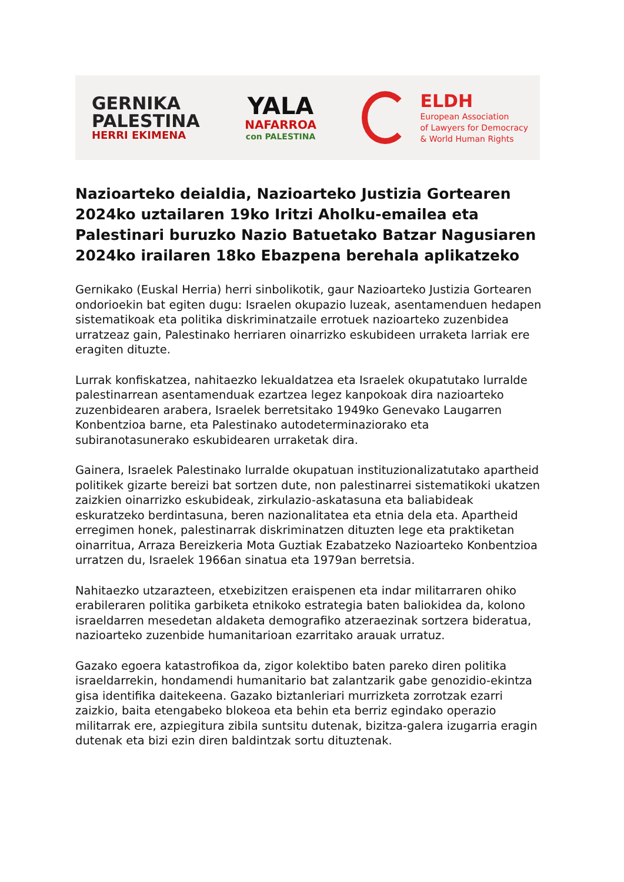GERNIKA
PALESTINA
HERRI EKIMENA
YALA
NAFARROA
con PALESTINA
ELDH
European Association
of Lawyers for Democracy
& World Human Rights
Nazioarteko deialdia, Nazioarteko Justizia Gortearen 2024ko uztailaren 19ko Iritzi Aholku-emailea eta Palestinari buruzko Nazio Batuetako Batzar Nagusiaren 2024ko irailaren 18ko Ebazpena berehala aplikatzeko
Gernikako (Euskal Herria) herri sinbolikotik, gaur Nazioarteko Justizia Gortearen ondorioekin bat egiten dugu: Israelen okupazio luzeak, asentamenduen hedapen sistematikoak eta politika diskriminatzaile errotuek nazioarteko zuzenbidea urratzeaz gain, Palestinako herriaren oinarrizko eskubideen urraketa larriak ere eragiten dituzte.
Lurrak konfiskatzea, nahitaezko lekualdatzea eta Israelek okupatutako lurralde palestinarrean asentamenduak ezartzea legez kanpokoak dira nazioarteko zuzenbidearen arabera, Israelek berretsitako 1949ko Genevako Laugarren Konbentzioa barne, eta Palestinako autodeterminaziorako eta subiranotasunerako eskubidearen urraketak dira.
Gainera, Israelek Palestinako lurralde okupatuan instituzionalizatutako apartheid politikek gizarte bereizi bat sortzen dute, non palestinarrei sistematikoki ukatzen zaizkien oinarrizko eskubideak, zirkulazio-askatasuna eta baliabideak eskuratzeko berdintasuna, beren nazionalitatea eta etnia dela eta. Apartheid erregimen honek, palestinarrak diskriminatzen dituzten lege eta praktiketan oinarritua, Arraza Bereizkeria Mota Guztiak Ezabatzeko Nazioarteko Konbentzioa urratzen du, Israelek 1966an sinatua eta 1979an berretsia.
Nahitaezko utzarazteen, etxebizitzen eraispenen eta indar militarraren ohiko erabileraren politika garbiketa etnikoko estrategia baten baliokidea da, kolono israeldarren mesedetan aldaketa demografiko atzeraezinak sortzera bideratua, nazioarteko zuzenbide humanitarioan ezarritako arauak urratuz.
Gazako egoera katastrofikoa da, zigor kolektibo baten pareko diren politika israeldarrekin, hondamendi humanitario bat zalantzarik gabe genozidio-ekintza gisa identifika daitekeena. Gazako biztanleriari murrizketa zorrotzak ezarri zaizkio, baita etengabeko blokeoa eta behin eta berriz egindako operazio militarrak ere, azpiegitura zibila suntsitu dutenak, bizitza-galera izugarria eragin dutenak eta bizi ezin diren baldintzak sortu dituztenak.